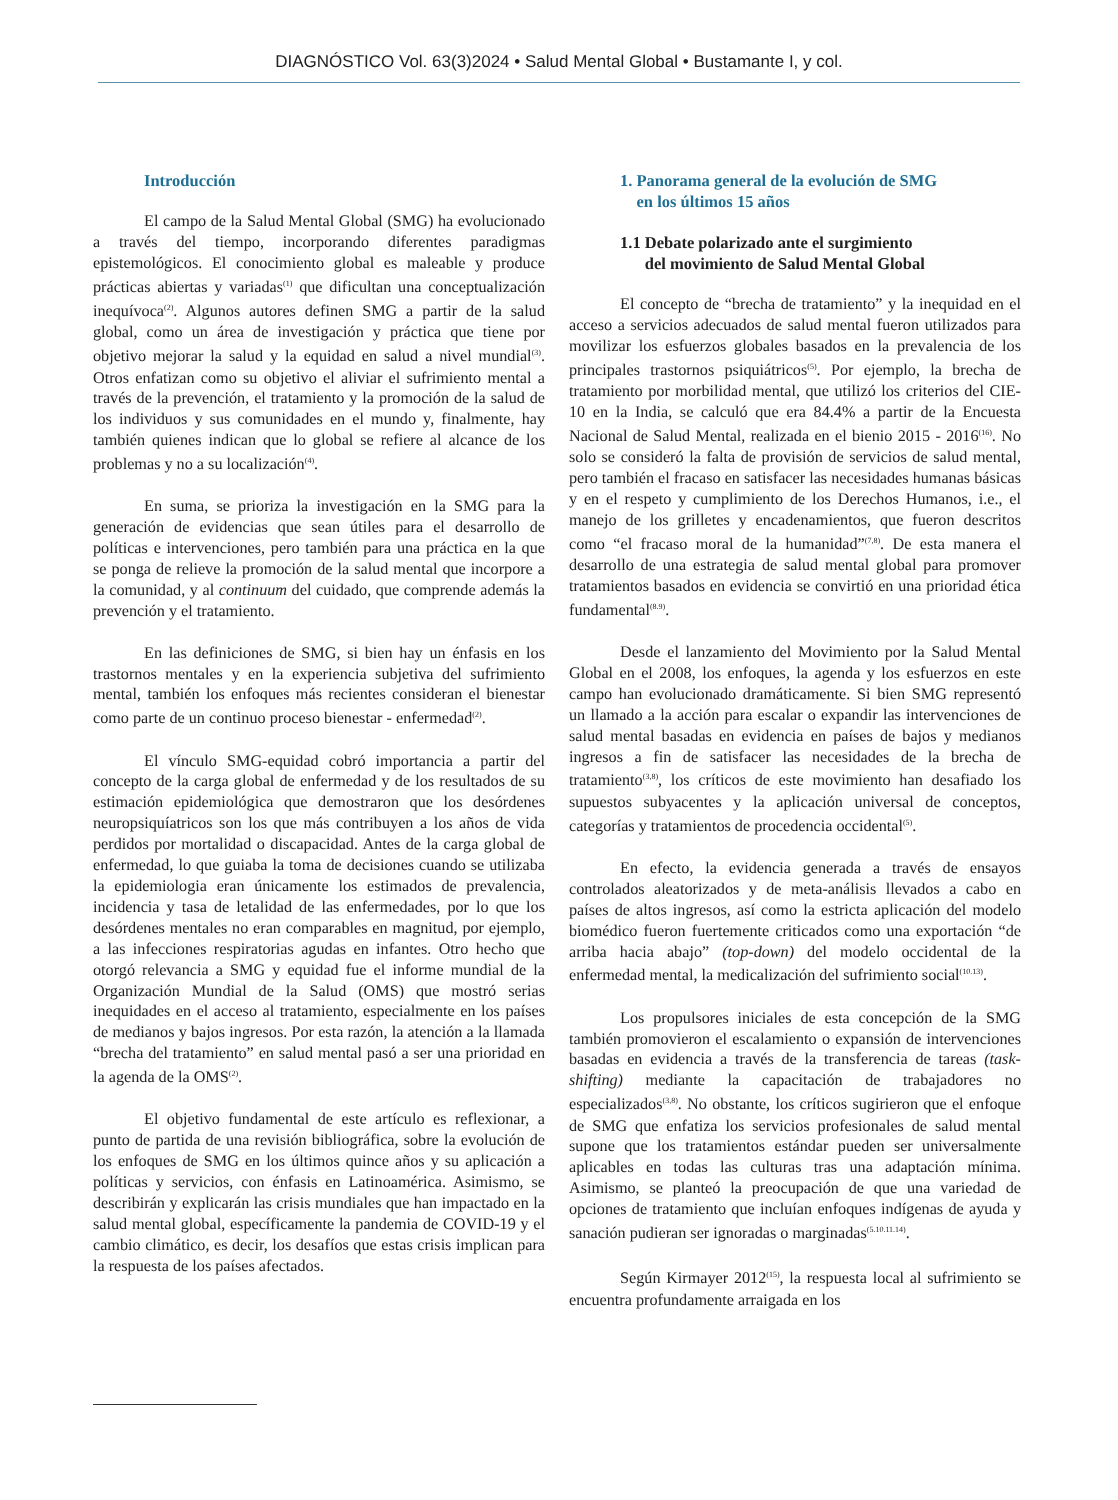DIAGNÓSTICO Vol. 63(3)2024 • Salud Mental Global • Bustamante I, y col.
Introducción
El campo de la Salud Mental Global (SMG) ha evolucionado a través del tiempo, incorporando diferentes paradigmas epistemológicos. El conocimiento global es maleable y produce prácticas abiertas y variadas<sup>(1)</sup> que dificultan una conceptualización inequívoca<sup>(2)</sup>. Algunos autores definen SMG a partir de la salud global, como un área de investigación y práctica que tiene por objetivo mejorar la salud y la equidad en salud a nivel mundial<sup>(3)</sup>. Otros enfatizan como su objetivo el aliviar el sufrimiento mental a través de la prevención, el tratamiento y la promoción de la salud de los individuos y sus comunidades en el mundo y, finalmente, hay también quienes indican que lo global se refiere al alcance de los problemas y no a su localización<sup>(4)</sup>.
En suma, se prioriza la investigación en la SMG para la generación de evidencias que sean útiles para el desarrollo de políticas e intervenciones, pero también para una práctica en la que se ponga de relieve la promoción de la salud mental que incorpore a la comunidad, y al continuum del cuidado, que comprende además la prevención y el tratamiento.
En las definiciones de SMG, si bien hay un énfasis en los trastornos mentales y en la experiencia subjetiva del sufrimiento mental, también los enfoques más recientes consideran el bienestar como parte de un continuo proceso bienestar - enfermedad<sup>(2)</sup>.
El vínculo SMG-equidad cobró importancia a partir del concepto de la carga global de enfermedad y de los resultados de su estimación epidemiológica que demostraron que los desórdenes neuropsiquíatricos son los que más contribuyen a los años de vida perdidos por mortalidad o discapacidad. Antes de la carga global de enfermedad, lo que guiaba la toma de decisiones cuando se utilizaba la epidemiologia eran únicamente los estimados de prevalencia, incidencia y tasa de letalidad de las enfermedades, por lo que los desórdenes mentales no eran comparables en magnitud, por ejemplo, a las infecciones respiratorias agudas en infantes. Otro hecho que otorgó relevancia a SMG y equidad fue el informe mundial de la Organización Mundial de la Salud (OMS) que mostró serias inequidades en el acceso al tratamiento, especialmente en los países de medianos y bajos ingresos. Por esta razón, la atención a la llamada “brecha del tratamiento” en salud mental pasó a ser una prioridad en la agenda de la OMS<sup>(2)</sup>.
El objetivo fundamental de este artículo es reflexionar, a punto de partida de una revisión bibliográfica, sobre la evolución de los enfoques de SMG en los últimos quince años y su aplicación a políticas y servicios, con énfasis en Latinoamérica. Asimismo, se describirán y explicarán las crisis mundiales que han impactado en la salud mental global, específicamente la pandemia de COVID-19 y el cambio climático, es decir, los desafíos que estas crisis implican para la respuesta de los países afectados.
1. Panorama general de la evolución de SMG
en los últimos 15 años
1.1 Debate polarizado ante el surgimiento
del movimiento de Salud Mental Global
El concepto de “brecha de tratamiento” y la inequidad en el acceso a servicios adecuados de salud mental fueron utilizados para movilizar los esfuerzos globales basados en la prevalencia de los principales trastornos psiquiátricos<sup>(5)</sup>. Por ejemplo, la brecha de tratamiento por morbilidad mental, que utilizó los criterios del CIE-10 en la India, se calculó que era 84.4% a partir de la Encuesta Nacional de Salud Mental, realizada en el bienio 2015 - 2016<sup>(16)</sup>. No solo se consideró la falta de provisión de servicios de salud mental, pero también el fracaso en satisfacer las necesidades humanas básicas y en el respeto y cumplimiento de los Derechos Humanos, i.e., el manejo de los grilletes y encadenamientos, que fueron descritos como “el fracaso moral de la humanidad”<sup>(7,8)</sup>. De esta manera el desarrollo de una estrategia de salud mental global para promover tratamientos basados en evidencia se convirtió en una prioridad ética fundamental<sup>(8.9)</sup>.
Desde el lanzamiento del Movimiento por la Salud Mental Global en el 2008, los enfoques, la agenda y los esfuerzos en este campo han evolucionado dramáticamente. Si bien SMG representó un llamado a la acción para escalar o expandir las intervenciones de salud mental basadas en evidencia en países de bajos y medianos ingresos a fin de satisfacer las necesidades de la brecha de tratamiento<sup>(3,8)</sup>, los críticos de este movimiento han desafiado los supuestos subyacentes y la aplicación universal de conceptos, categorías y tratamientos de procedencia occidental<sup>(5)</sup>.
En efecto, la evidencia generada a través de ensayos controlados aleatorizados y de meta-análisis llevados a cabo en países de altos ingresos, así como la estricta aplicación del modelo biomédico fueron fuertemente criticados como una exportación “de arriba hacia abajo” (top-down) del modelo occidental de la enfermedad mental, la medicalización del sufrimiento social<sup>(10.13)</sup>.
Los propulsores iniciales de esta concepción de la SMG también promovieron el escalamiento o expansión de intervenciones basadas en evidencia a través de la transferencia de tareas (task-shifting) mediante la capacitación de trabajadores no especializados<sup>(3,8)</sup>. No obstante, los críticos sugirieron que el enfoque de SMG que enfatiza los servicios profesionales de salud mental supone que los tratamientos estándar pueden ser universalmente aplicables en todas las culturas tras una adaptación mínima. Asimismo, se planteó la preocupación de que una variedad de opciones de tratamiento que incluían enfoques indígenas de ayuda y sanación pudieran ser ignoradas o marginadas<sup>(5.10.11.14)</sup>.
Según Kirmayer 2012<sup>(15)</sup>, la respuesta local al sufrimiento se encuentra profundamente arraigada en los